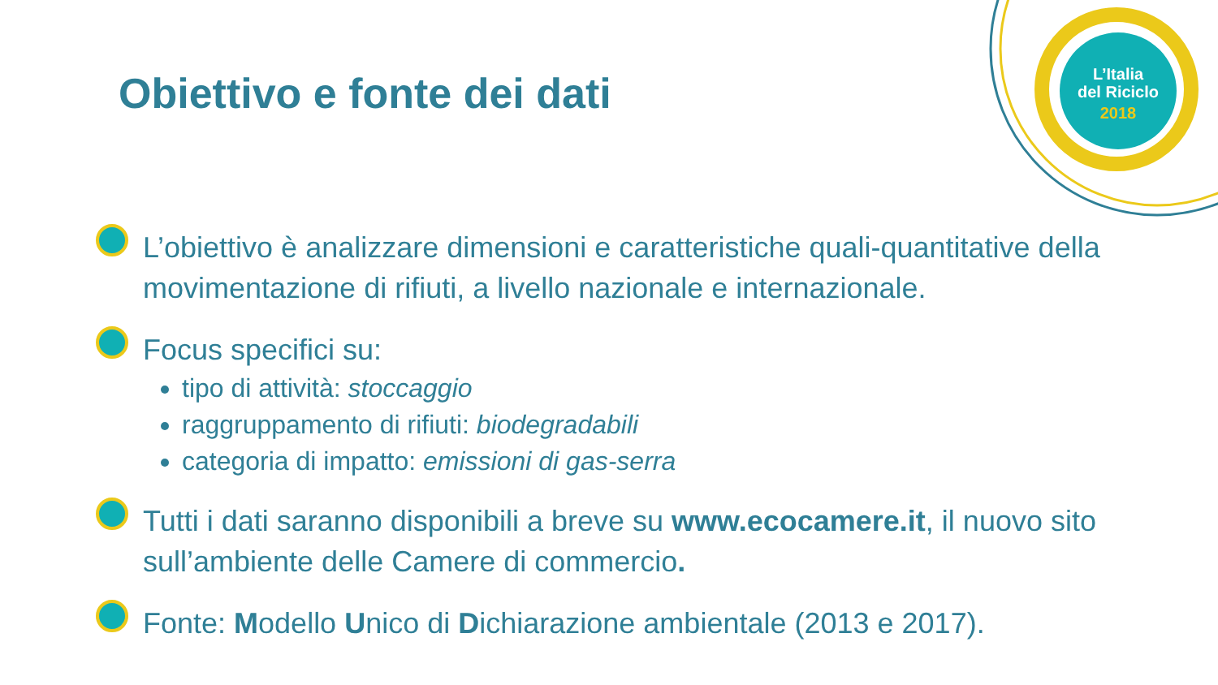L’Italia
del Riciclo
2018
Obiettivo e fonte dei dati
L’obiettivo è analizzare dimensioni e caratteristiche quali-quantitative della movimentazione di rifiuti, a livello nazionale e internazionale.
Focus specifici su:
tipo di attività: stoccaggio
raggruppamento di rifiuti: biodegradabili
categoria di impatto: emissioni di gas-serra
Tutti i dati saranno disponibili a breve su www.ecocamere.it, il nuovo sito sull’ambiente delle Camere di commercio.
Fonte: Modello Unico di Dichiarazione ambientale (2013 e 2017).